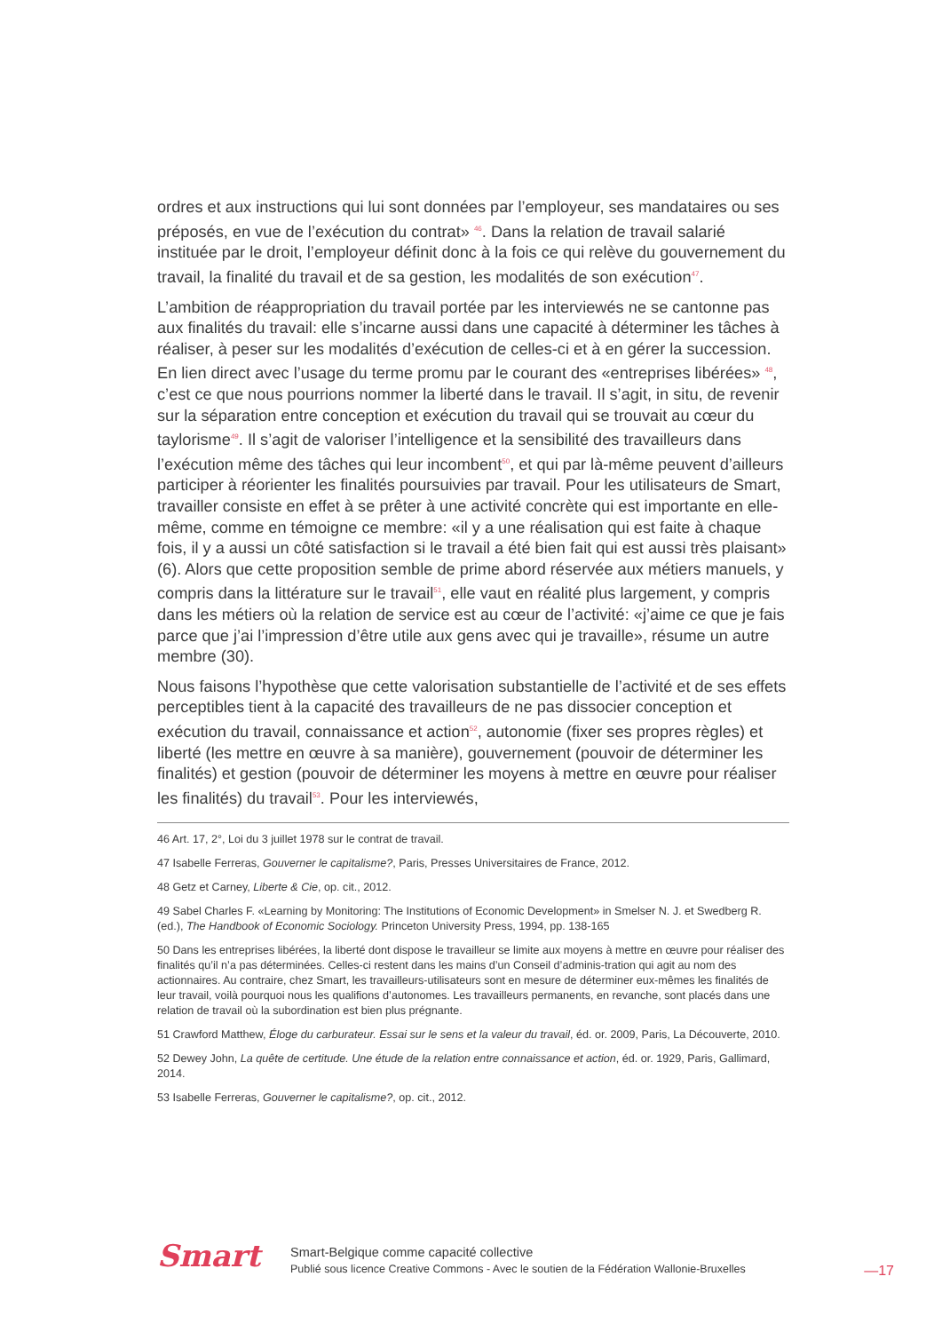ordres et aux instructions qui lui sont données par l’employeur, ses mandataires ou ses préposés, en vue de l’exécution du contrat» <sup>46</sup>. Dans la relation de travail salarié instituée par le droit, l’employeur définit donc à la fois ce qui relève du gouvernement du travail, la finalité du travail et de sa gestion, les modalités de son exécution<sup>47</sup>.
L’ambition de réappropriation du travail portée par les interviewés ne se cantonne pas aux finalités du travail: elle s’incarne aussi dans une capacité à déterminer les tâches à réaliser, à peser sur les modalités d’exécution de celles-ci et à en gérer la succession. En lien direct avec l’usage du terme promu par le courant des «entreprises libérées» <sup>48</sup>, c’est ce que nous pourrions nommer la liberté dans le travail. Il s’agit, in situ, de revenir sur la séparation entre conception et exécution du travail qui se trouvait au cœur du taylorisme<sup>49</sup>. Il s’agit de valoriser l’intelligence et la sensibilité des travailleurs dans l’exécution même des tâches qui leur incombent<sup>50</sup>, et qui par là-même peuvent d’ailleurs participer à réorienter les finalités poursuivies par travail. Pour les utilisateurs de Smart, travailler consiste en effet à se prêter à une activité concrète qui est importante en elle-même, comme en témoigne ce membre: «il y a une réalisation qui est faite à chaque fois, il y a aussi un côté satisfaction si le travail a été bien fait qui est aussi très plaisant» (6). Alors que cette proposition semble de prime abord réservée aux métiers manuels, y compris dans la littérature sur le travail<sup>51</sup>, elle vaut en réalité plus largement, y compris dans les métiers où la relation de service est au cœur de l’activité: «j’aime ce que je fais parce que j’ai l’impression d’être utile aux gens avec qui je travaille», résume un autre membre (30).
Nous faisons l’hypothèse que cette valorisation substantielle de l’activité et de ses effets perceptibles tient à la capacité des travailleurs de ne pas dissocier conception et exécution du travail, connaissance et action<sup>52</sup>, autonomie (fixer ses propres règles) et liberté (les mettre en œuvre à sa manière), gouvernement (pouvoir de déterminer les finalités) et gestion (pouvoir de déterminer les moyens à mettre en œuvre pour réaliser les finalités) du travail<sup>53</sup>. Pour les interviewés,
46 Art. 17, 2°, Loi du 3 juillet 1978 sur le contrat de travail.
47 Isabelle Ferreras, Gouverner le capitalisme?, Paris, Presses Universitaires de France, 2012.
48 Getz et Carney, Liberte & Cie, op. cit., 2012.
49 Sabel Charles F. «Learning by Monitoring: The Institutions of Economic Development» in Smelser N. J. et Swedberg R. (ed.), The Handbook of Economic Sociology. Princeton University Press, 1994, pp. 138-165
50 Dans les entreprises libérées, la liberté dont dispose le travailleur se limite aux moyens à mettre en œuvre pour réaliser des finalités qu’il n’a pas déterminées. Celles-ci restent dans les mains d’un Conseil d’adminis-tration qui agit au nom des actionnaires. Au contraire, chez Smart, les travailleurs-utilisateurs sont en mesure de déterminer eux-mêmes les finalités de leur travail, voilà pourquoi nous les qualifions d’autonomes. Les travailleurs permanents, en revanche, sont placés dans une relation de travail où la subordination est bien plus prégnante.
51 Crawford Matthew, Éloge du carburateur. Essai sur le sens et la valeur du travail, éd. or. 2009, Paris, La Découverte, 2010.
52 Dewey John, La quête de certitude. Une étude de la relation entre connaissance et action, éd. or. 1929, Paris, Gallimard, 2014.
53 Isabelle Ferreras, Gouverner le capitalisme?, op. cit., 2012.
Smart
Smart-Belgique comme capacité collective
Publié sous licence Creative Commons - Avec le soutien de la Fédération Wallonie-Bruxelles
—17